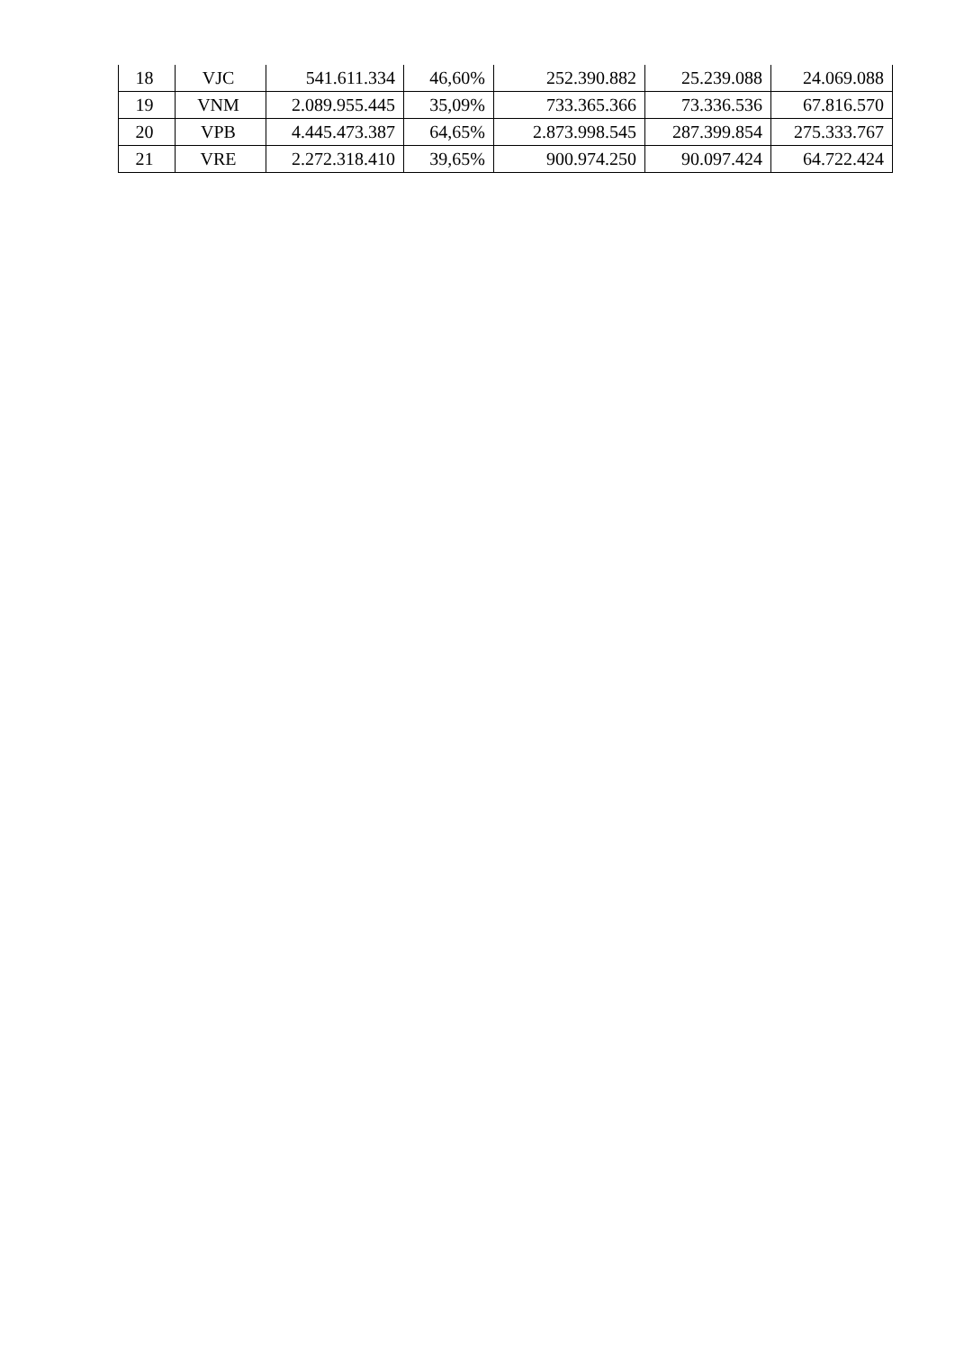| 18 | VJC | 541.611.334 | 46,60% | 252.390.882 | 25.239.088 | 24.069.088 |
| 19 | VNM | 2.089.955.445 | 35,09% | 733.365.366 | 73.336.536 | 67.816.570 |
| 20 | VPB | 4.445.473.387 | 64,65% | 2.873.998.545 | 287.399.854 | 275.333.767 |
| 21 | VRE | 2.272.318.410 | 39,65% | 900.974.250 | 90.097.424 | 64.722.424 |